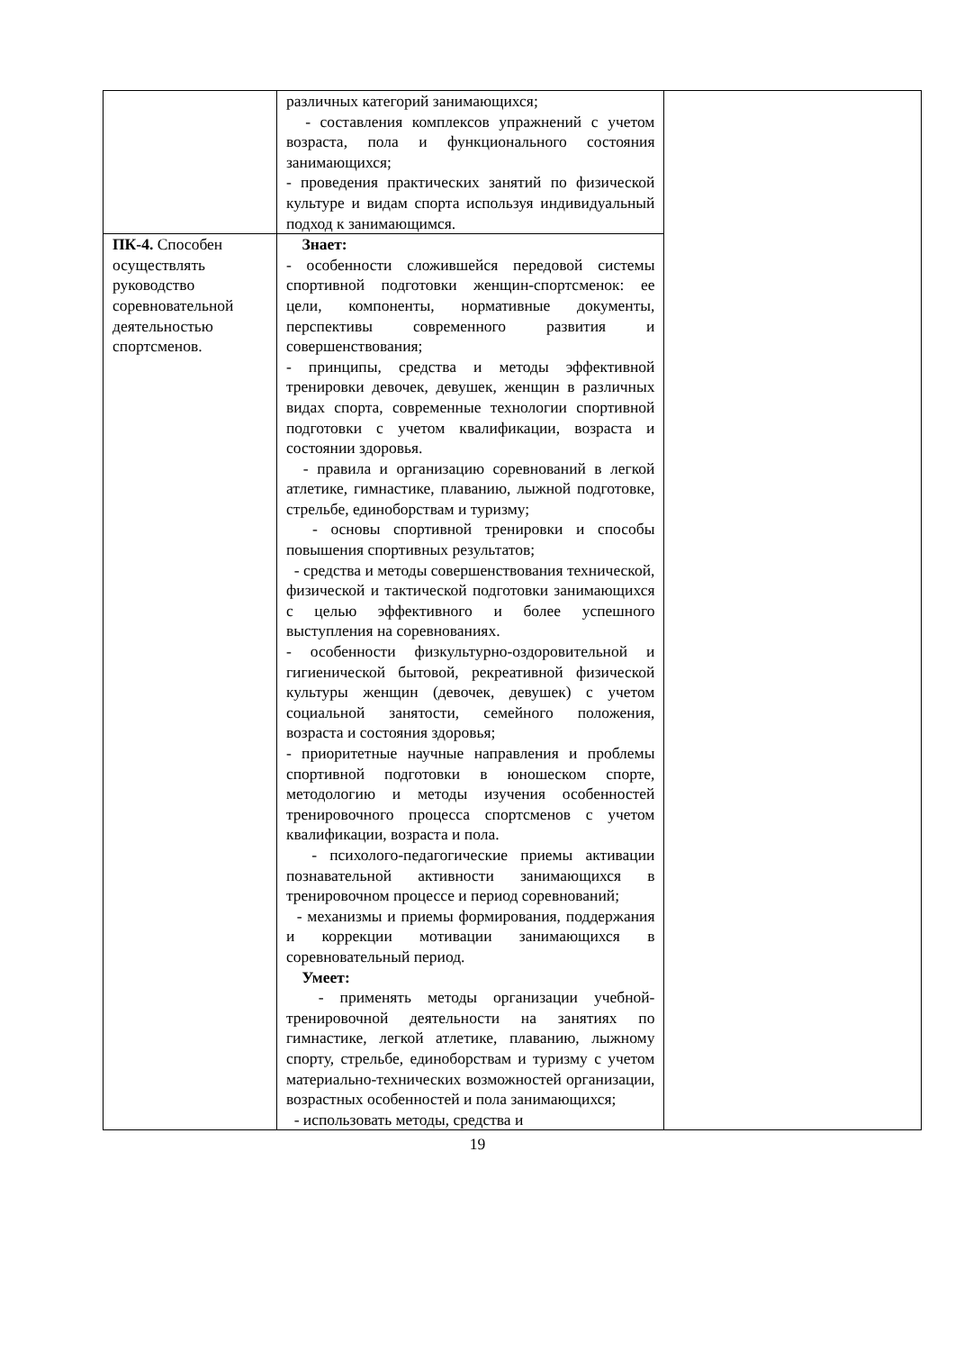| | различных категорий занимающихся; - составления комплексов упражнений с учетом возраста, пола и функционального состояния занимающихся; - проведения практических занятий по физической культуре и видам спорта используя индивидуальный подход к занимающимся. | |
| ПК-4. Способен осуществлять руководство соревновательной деятельностью спортсменов. | Знает: - особенности сложившейся передовой системы спортивной подготовки женщин-спортсменок: ее цели, компоненты, нормативные документы, перспективы современного развития и совершенствования; - принципы, средства и методы эффективной тренировки девочек, девушек, женщин в различных видах спорта, современные технологии спортивной подготовки с учетом квалификации, возраста и состоянии здоровья. - правила и организацию соревнований в легкой атлетике, гимнастике, плаванию, лыжной подготовке, стрельбе, единоборствам и туризму; - основы спортивной тренировки и способы повышения спортивных результатов; - средства и методы совершенствования технической, физической и тактической подготовки занимающихся с целью эффективного и более успешного выступления на соревнованиях. - особенности физкультурно-оздоровительной и гигиенической бытовой, рекреативной физической культуры женщин (девочек, девушек) с учетом социальной занятости, семейного положения, возраста и состояния здоровья; - приоритетные научные направления и проблемы спортивной подготовки в юношеском спорте, методологию и методы изучения особенностей тренировочного процесса спортсменов с учетом квалификации, возраста и пола. - психолого-педагогические приемы активации познавательной активности занимающихся в тренировочном процессе и период соревнований; - механизмы и приемы формирования, поддержания и коррекции мотивации занимающихся в соревновательный период. Умеет: - применять методы организации учебной-тренировочной деятельности на занятиях по гимнастике, легкой атлетике, плаванию, лыжному спорту, стрельбе, единоборствам и туризму с учетом материально-технических возможностей организации, возрастных особенностей и пола занимающихся; - использовать методы, средства и | |
19